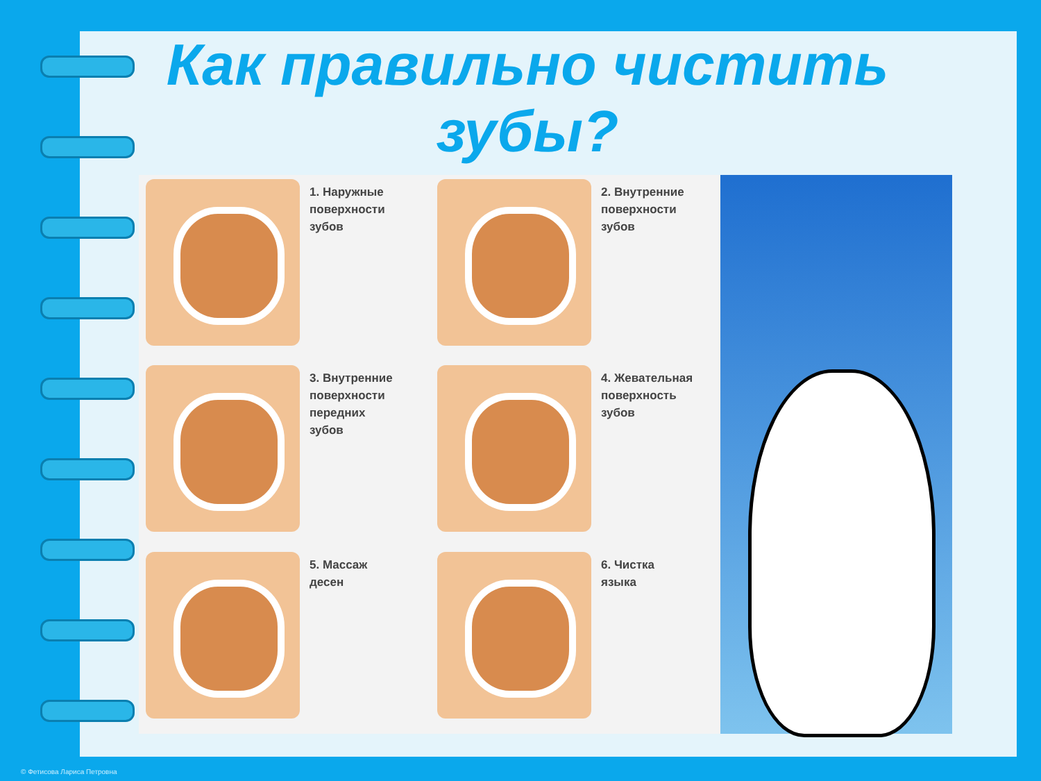Как правильно чистить зубы?
1. Наружные
поверхности
зубов
2. Внутренние
поверхности
зубов
3. Внутренние
поверхности
передних
зубов
4. Жевательная
поверхность
зубов
5. Массаж
десен
6. Чистка
языка
© Фетисова Лариса Петровна